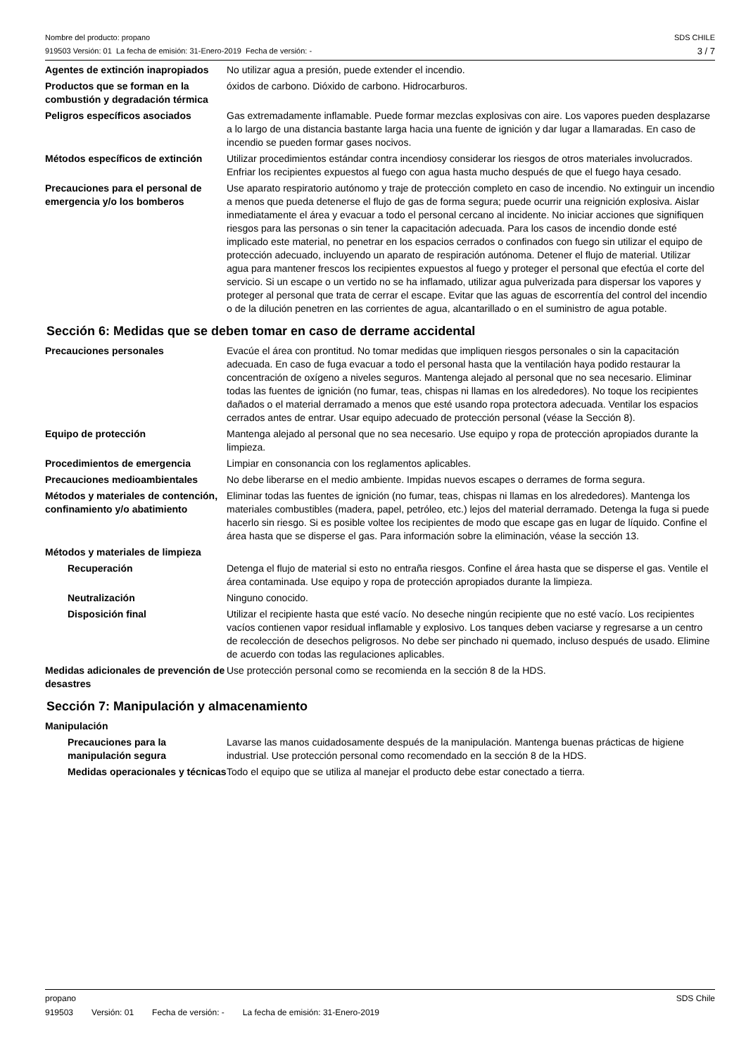Nombre del producto: propano
919503 Versión: 01 La fecha de emisión: 31-Enero-2019 Fecha de versión: -
SDS CHILE
3 / 7
| Agentes de extinción inapropiados | No utilizar agua a presión, puede extender el incendio. |
| Productos que se forman en la combustión y degradación térmica | óxidos de carbono. Dióxido de carbono. Hidrocarburos. |
| Peligros específicos asociados | Gas extremadamente inflamable. Puede formar mezclas explosivas con aire. Los vapores pueden desplazarse a lo largo de una distancia bastante larga hacia una fuente de ignición y dar lugar a llamaradas. En caso de incendio se pueden formar gases nocivos. |
| Métodos específicos de extinción | Utilizar procedimientos estándar contra incendiosy considerar los riesgos de otros materiales involucrados. Enfriar los recipientes expuestos al fuego con agua hasta mucho después de que el fuego haya cesado. |
| Precauciones para el personal de emergencia y/o los bomberos | Use aparato respiratorio autónomo y traje de protección completo en caso de incendio. No extinguir un incendio a menos que pueda detenerse el flujo de gas de forma segura; puede ocurrir una reignición explosiva. Aislar inmediatamente el área y evacuar a todo el personal cercano al incidente. No iniciar acciones que signifiquen riesgos para las personas o sin tener la capacitación adecuada. Para los casos de incendio donde esté implicado este material, no penetrar en los espacios cerrados o confinados con fuego sin utilizar el equipo de protección adecuado, incluyendo un aparato de respiración autónoma. Detener el flujo de material. Utilizar agua para mantener frescos los recipientes expuestos al fuego y proteger el personal que efectúa el corte del servicio. Si un escape o un vertido no se ha inflamado, utilizar agua pulverizada para dispersar los vapores y proteger al personal que trata de cerrar el escape. Evitar que las aguas de escorrentía del control del incendio o de la dilución penetren en las corrientes de agua, alcantarillado o en el suministro de agua potable. |
Sección 6: Medidas que se deben tomar en caso de derrame accidental
| Precauciones personales | Evacúe el área con prontitud. No tomar medidas que impliquen riesgos personales o sin la capacitación adecuada. En caso de fuga evacuar a todo el personal hasta que la ventilación haya podido restaurar la concentración de oxígeno a niveles seguros. Mantenga alejado al personal que no sea necesario. Eliminar todas las fuentes de ignición (no fumar, teas, chispas ni llamas en los alrededores). No toque los recipientes dañados o el material derramado a menos que esté usando ropa protectora adecuada. Ventilar los espacios cerrados antes de entrar. Usar equipo adecuado de protección personal (véase la Sección 8). |
| Equipo de protección | Mantenga alejado al personal que no sea necesario. Use equipo y ropa de protección apropiados durante la limpieza. |
| Procedimientos de emergencia | Limpiar en consonancia con los reglamentos aplicables. |
| Precauciones medioambientales | No debe liberarse en el medio ambiente. Impidas nuevos escapes o derrames de forma segura. |
| Métodos y materiales de contención, confinamiento y/o abatimiento | Eliminar todas las fuentes de ignición (no fumar, teas, chispas ni llamas en los alrededores). Mantenga los materiales combustibles (madera, papel, petróleo, etc.) lejos del material derramado. Detenga la fuga si puede hacerlo sin riesgo. Si es posible voltee los recipientes de modo que escape gas en lugar de líquido. Confine el área hasta que se disperse el gas. Para información sobre la eliminación, véase la sección 13. |
| Métodos y materiales de limpieza | |
| Recuperación | Detenga el flujo de material si esto no entraña riesgos. Confine el área hasta que se disperse el gas. Ventile el área contaminada. Use equipo y ropa de protección apropiados durante la limpieza. |
| Neutralización | Ninguno conocido. |
| Disposición final | Utilizar el recipiente hasta que esté vacío. No deseche ningún recipiente que no esté vacío. Los recipientes vacíos contienen vapor residual inflamable y explosivo. Los tanques deben vaciarse y regresarse a un centro de recolección de desechos peligrosos. No debe ser pinchado ni quemado, incluso después de usado. Elimine de acuerdo con todas las regulaciones aplicables. |
| Medidas adicionales de prevención de desastres | Use protección personal como se recomienda en la sección 8 de la HDS. |
Sección 7: Manipulación y almacenamiento
| Manipulación | |
| Precauciones para la manipulación segura | Lavarse las manos cuidadosamente después de la manipulación. Mantenga buenas prácticas de higiene industrial. Use protección personal como recomendado en la sección 8 de la HDS. |
| Medidas operacionales y técnicas | Todo el equipo que se utiliza al manejar el producto debe estar conectado a tierra. |
propano SDS Chile
919503 Versión: 01 Fecha de versión: - La fecha de emisión: 31-Enero-2019